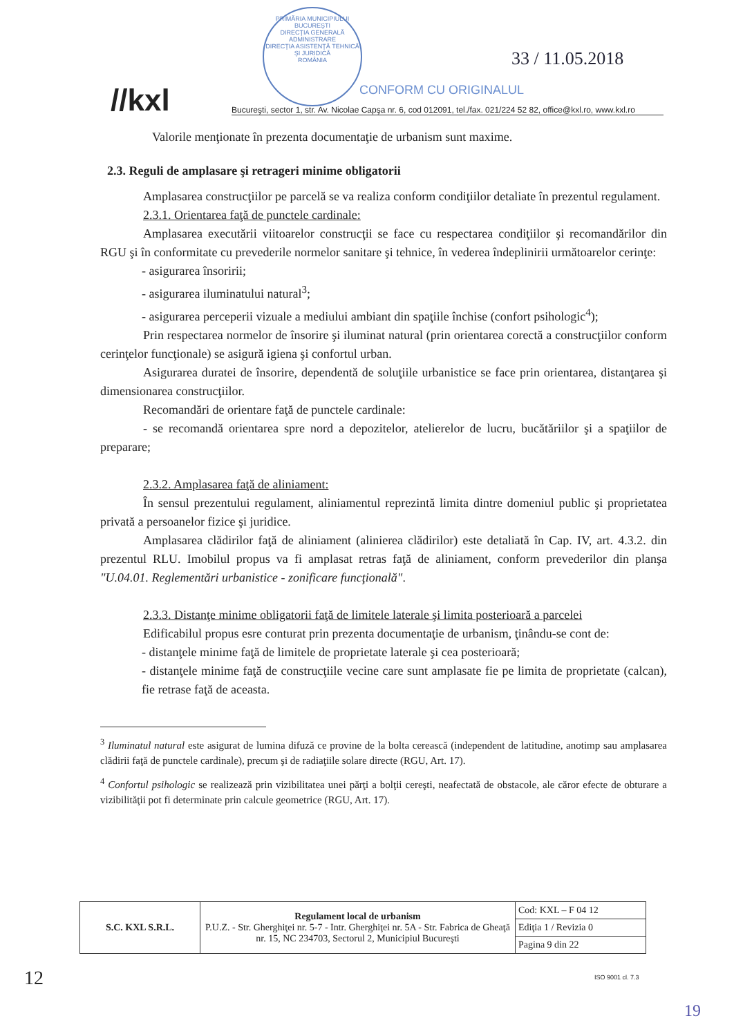//kxl
PRIMĂRIA MUNICIPIULUI BUCUREŞTI
DIRECŢIA GENERALĂ ADMINISTRARE
DIRECŢIA ASISTENŢĂ TEHNICĂ ŞI JURIDICĂ
ROMÂNIA
CONFORM CU ORIGINALUL
33 / 11.05.2018
Bucureşti, sector 1, str. Av. Nicolae Capşa nr. 6, cod 012091, tel./fax. 021/224 52 82, office@kxl.ro, www.kxl.ro
Valorile menţionate în prezenta documentaţie de urbanism sunt maxime.
2.3. Reguli de amplasare şi retrageri minime obligatorii
Amplasarea construcţiilor pe parcelă se va realiza conform condiţiilor detaliate în prezentul regulament.
2.3.1. Orientarea faţă de punctele cardinale:
Amplasarea executării viitoarelor construcţii se face cu respectarea condiţiilor şi recomandărilor din RGU şi în conformitate cu prevederile normelor sanitare şi tehnice, în vederea îndeplinirii următoarelor cerinţe:
- asigurarea însoririi;
- asigurarea iluminatului natural<sup>3</sup>;
- asigurarea perceperii vizuale a mediului ambiant din spaţiile închise (confort psihologic<sup>4</sup>);
Prin respectarea normelor de însorire şi iluminat natural (prin orientarea corectă a construcţiilor conform cerinţelor funcţionale) se asigură igiena şi confortul urban.
Asigurarea duratei de însorire, dependentă de soluţiile urbanistice se face prin orientarea, distanţarea şi dimensionarea construcţiilor.
Recomandări de orientare faţă de punctele cardinale:
- se recomandă orientarea spre nord a depozitelor, atelierelor de lucru, bucătăriilor şi a spaţiilor de preparare;
2.3.2. Amplasarea faţă de aliniament:
În sensul prezentului regulament, aliniamentul reprezintă limita dintre domeniul public şi proprietatea privată a persoanelor fizice şi juridice.
Amplasarea clădirilor faţă de aliniament (alinierea clădirilor) este detaliată în Cap. IV, art. 4.3.2. din prezentul RLU. Imobilul propus va fi amplasat retras faţă de aliniament, conform prevederilor din planşa "U.04.01. Reglementări urbanistice - zonificare funcţională".
2.3.3. Distanţe minime obligatorii faţă de limitele laterale şi limita posterioară a parcelei
Edificabilul propus esre conturat prin prezenta documentaţie de urbanism, ţinându-se cont de:
- distanţele minime faţă de limitele de proprietate laterale şi cea posterioară;
- distanţele minime faţă de construcţiile vecine care sunt amplasate fie pe limita de proprietate (calcan), fie retrase faţă de aceasta.
<sup>3</sup> Iluminatul natural este asigurat de lumina difuză ce provine de la bolta cerească (independent de latitudine, anotimp sau amplasarea clădirii faţă de punctele cardinale), precum şi de radiaţiile solare directe (RGU, Art. 17).
<sup>4</sup> Confortul psihologic se realizează prin vizibilitatea unei părţi a bolţii cereşti, neafectată de obstacole, ale căror efecte de obturare a vizibilităţii pot fi determinate prin calcule geometrice (RGU, Art. 17).
| S.C. KXL S.R.L. | Regulament local de urbanism P.U.Z. - Str. Gherghiţei nr. 5-7 - Intr. Gherghiţei nr. 5A - Str. Fabrica de Gheaţă nr. 15, NC 234703, Sectorul 2, Municipiul Bucureşti | Cod: KXL – F 04 12 |
| | | Ediţia 1 / Revizia 0 |
| | | Pagina 9 din 22 |
ISO 9001 cl. 7.3
12
19